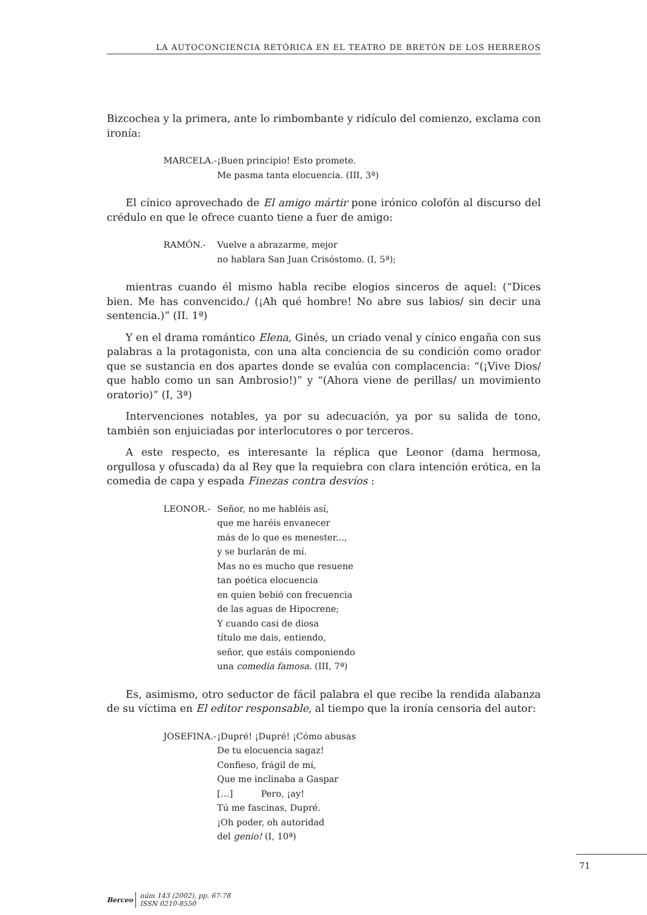LA AUTOCONCIENCIA RETÓRICA EN EL TEATRO DE BRETÓN DE LOS HERREROS
Bizcochea y la primera, ante lo rimbombante y ridículo del comienzo, exclama con ironía:
MARCELA.- ¡Buen principio! Esto promete.
Me pasma tanta elocuencia. (III, 3ª)
El cínico aprovechado de El amigo mártir pone irónico colofón al discurso del crédulo en que le ofrece cuanto tiene a fuer de amigo:
RAMÓN.- Vuelve a abrazarme, mejor
no hablara San Juan Crisóstomo. (I, 5ª);
mientras cuando él mismo habla recibe elogios sinceros de aquel: (“Dices bien. Me has convencido./ (¡Ah qué hombre! No abre sus labios/ sin decir una sentencia.)” (II. 1ª)
Y en el drama romántico Elena, Ginés, un criado venal y cínico engaña con sus palabras a la protagonista, con una alta conciencia de su condición como orador que se sustancia en dos apartes donde se evalúa con complacencia: “(¡Vive Dios/ que hablo como un san Ambrosio!)” y “(Ahora viene de perillas/ un movimiento oratorio)” (I, 3ª)
Intervenciones notables, ya por su adecuación, ya por su salida de tono, también son enjuiciadas por interlocutores o por terceros.
A este respecto, es interesante la réplica que Leonor (dama hermosa, orgullosa y ofuscada) da al Rey que la requiebra con clara intención erótica, en la comedia de capa y espada Finezas contra desvíos :
LEONOR.- Señor, no me habléis así,
que me haréis envanecer
más de lo que es menester...,
y se burlarán de mí.
Mas no es mucho que resuene
tan poética elocuencia
en quien bebió con frecuencia
de las aguas de Hipocrene;
Y cuando casi de diosa
título me dais, entiendo,
señor, que estáis componiendo
una comedia famosa. (III, 7ª)
Es, asimismo, otro seductor de fácil palabra el que recibe la rendida alabanza de su víctima en El editor responsable, al tiempo que la ironía censoria del autor:
JOSEFINA.- ¡Dupré! ¡Dupré! ¡Cómo abusas
De tu elocuencia sagaz!
Confieso, frágil de mí,
Que me inclinaba a Gaspar
[…] Pero, ¡ay!
Tú me fascinas, Dupré.
¡Oh poder, oh autoridad
del genio! (I, 10ª)
71
Berceo
núm 143 (2002), pp. 67-78
ISSN 0210-8550